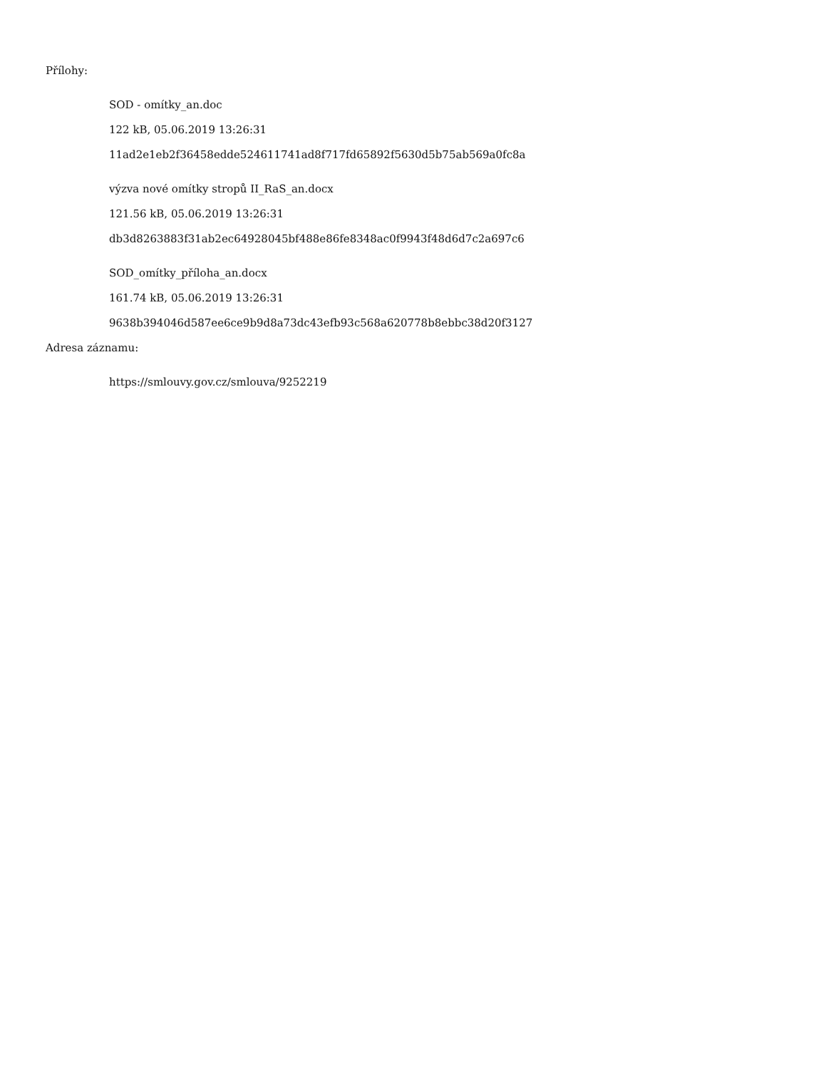Přílohy:
SOD - omítky_an.doc
122 kB, 05.06.2019 13:26:31
11ad2e1eb2f36458edde524611741ad8f717fd65892f5630d5b75ab569a0fc8a
výzva nové omítky stropů II_RaS_an.docx
121.56 kB, 05.06.2019 13:26:31
db3d8263883f31ab2ec64928045bf488e86fe8348ac0f9943f48d6d7c2a697c6
SOD_omítky_příloha_an.docx
161.74 kB, 05.06.2019 13:26:31
9638b394046d587ee6ce9b9d8a73dc43efb93c568a620778b8ebbc38d20f3127
Adresa záznamu:
https://smlouvy.gov.cz/smlouva/9252219